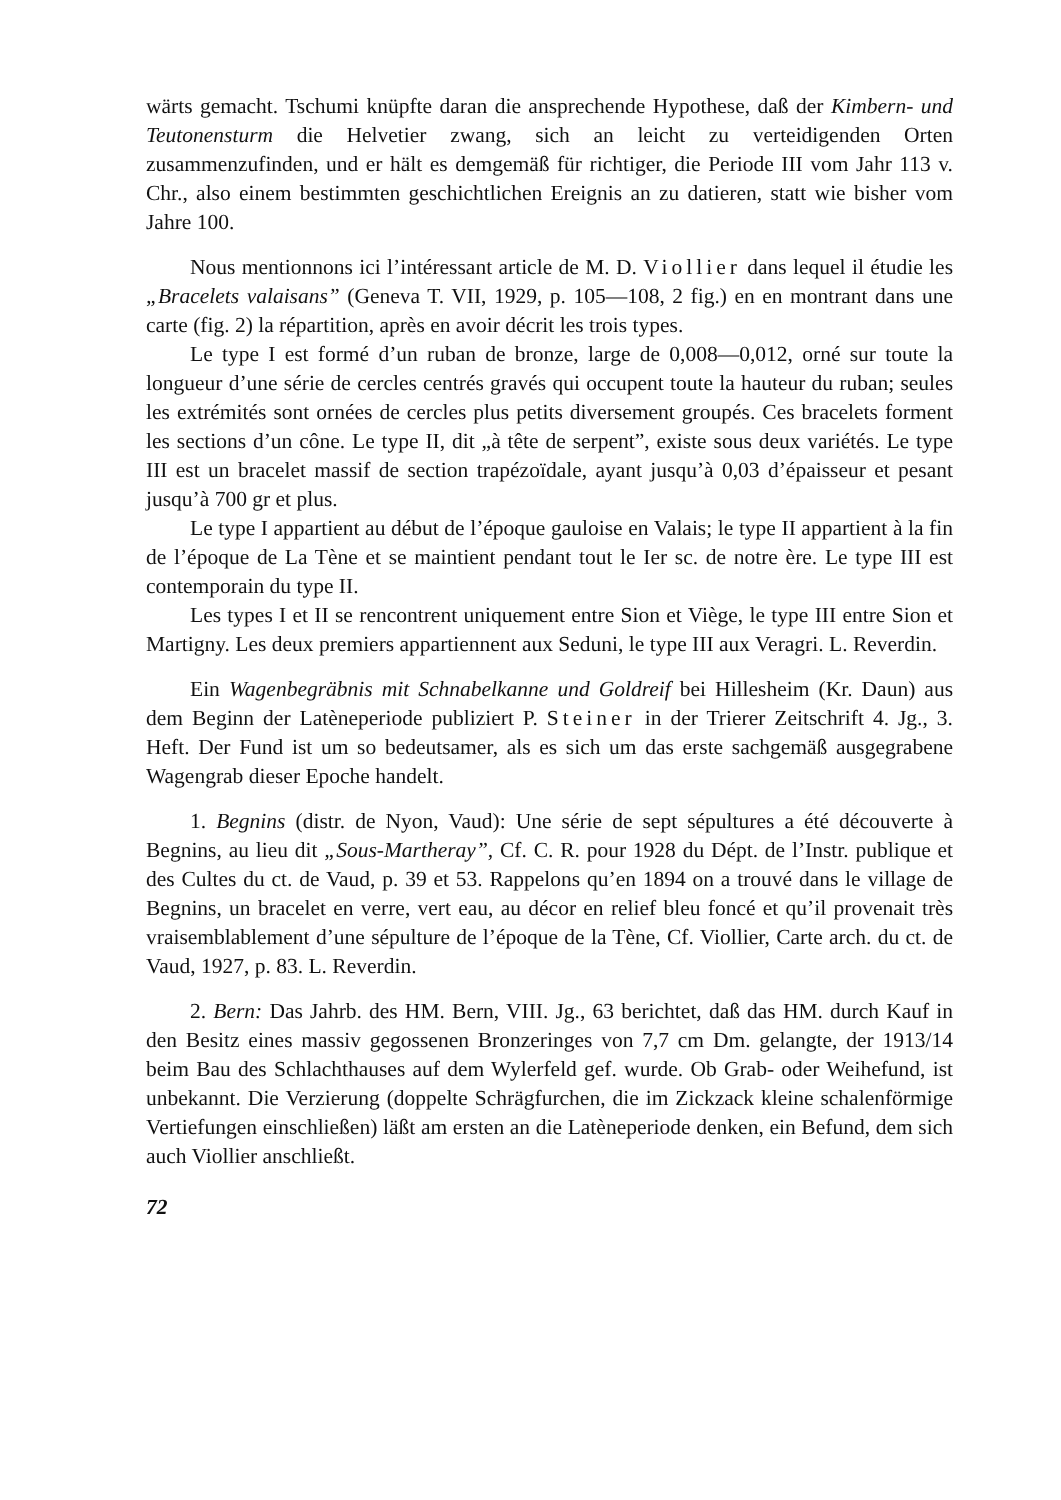wärts gemacht. Tschumi knüpfte daran die ansprechende Hypothese, daß der Kimbern- und Teutonensturm die Helvetier zwang, sich an leicht zu verteidigenden Orten zusammenzufinden, und er hält es demgemäß für richtiger, die Periode III vom Jahr 113 v. Chr., also einem bestimmten geschichtlichen Ereignis an zu datieren, statt wie bisher vom Jahre 100.
Nous mentionnons ici l’intéressant article de M. D. Viollier dans lequel il étudie les „Bracelets valaisans” (Geneva T. VII, 1929, p. 105—108, 2 fig.) en en montrant dans une carte (fig. 2) la répartition, après en avoir décrit les trois types.
Le type I est formé d’un ruban de bronze, large de 0,008—0,012, orné sur toute la longueur d’une série de cercles centrés gravés qui occupent toute la hauteur du ruban; seules les extrémités sont ornées de cercles plus petits diversement groupés. Ces bracelets forment les sections d’un cône. Le type II, dit „à tête de serpent”, existe sous deux variétés. Le type III est un bracelet massif de section trapézoïdale, ayant jusqu’à 0,03 d’épaisseur et pesant jusqu’à 700 gr et plus.
Le type I appartient au début de l’époque gauloise en Valais; le type II appartient à la fin de l’époque de La Tène et se maintient pendant tout le Ier sc. de notre ère. Le type III est contemporain du type II.
Les types I et II se rencontrent uniquement entre Sion et Viège, le type III entre Sion et Martigny. Les deux premiers appartiennent aux Seduni, le type III aux Veragri. L. Reverdin.
Ein Wagenbegräbnis mit Schnabelkanne und Goldreif bei Hillesheim (Kr. Daun) aus dem Beginn der Latèneperiode publiziert P. Steiner in der Trierer Zeitschrift 4. Jg., 3. Heft. Der Fund ist um so bedeutsamer, als es sich um das erste sachgemäß ausgegrabene Wagengrab dieser Epoche handelt.
1. Begnins (distr. de Nyon, Vaud): Une série de sept sépultures a été découverte à Begnins, au lieu dit „Sous-Martheray”, Cf. C. R. pour 1928 du Dépt. de l’Instr. publique et des Cultes du ct. de Vaud, p. 39 et 53. Rappelons qu’en 1894 on a trouvé dans le village de Begnins, un bracelet en verre, vert eau, au décor en relief bleu foncé et qu’il provenait très vraisemblablement d’une sépulture de l’époque de la Tène, Cf. Viollier, Carte arch. du ct. de Vaud, 1927, p. 83. L. Reverdin.
2. Bern: Das Jahrb. des HM. Bern, VIII. Jg., 63 berichtet, daß das HM. durch Kauf in den Besitz eines massiv gegossenen Bronzeringes von 7,7 cm Dm. gelangte, der 1913/14 beim Bau des Schlachthauses auf dem Wylerfeld gef. wurde. Ob Grab- oder Weihefund, ist unbekannt. Die Verzierung (doppelte Schrägfurchen, die im Zickzack kleine schalenförmige Vertiefungen einschließen) läßt am ersten an die Latèneperiode denken, ein Befund, dem sich auch Viollier anschließt.
72